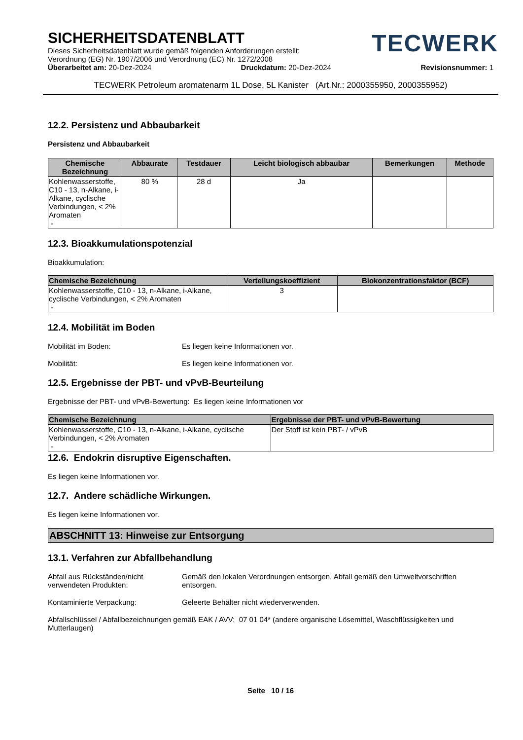SICHERHEITSDATENBLATT
Dieses Sicherheitsdatenblatt wurde gemäß folgenden Anforderungen erstellt:
Verordnung (EG) Nr. 1907/2006 und Verordnung (EC) Nr. 1272/2008
TECWERK
Überarbeitet am: 20-Dez-2024 Druckdatum: 20-Dez-2024 Revisionsnummer: 1
TECWERK Petroleum aromatenarm 1L Dose, 5L Kanister (Art.Nr.: 2000355950, 2000355952)
12.2. Persistenz und Abbaubarkeit
Persistenz und Abbaubarkeit
| Chemische Bezeichnung | Abbaurate | Testdauer | Leicht biologisch abbaubar | Bemerkungen | Methode |
| --- | --- | --- | --- | --- | --- |
| Kohlenwasserstoffe, C10 - 13, n-Alkane, i-Alkane, cyclische Verbindungen, < 2% Aromaten - | 80 % | 28 d | Ja | | |
12.3. Bioakkumulationspotenzial
Bioakkumulation:
| Chemische Bezeichnung | Verteilungskoeffizient | Biokonzentrationsfaktor (BCF) |
| --- | --- | --- |
| Kohlenwasserstoffe, C10 - 13, n-Alkane, i-Alkane, cyclische Verbindungen, < 2% Aromaten - | 3 | |
12.4. Mobilität im Boden
Mobilität im Boden: Es liegen keine Informationen vor.
Mobilität: Es liegen keine Informationen vor.
12.5. Ergebnisse der PBT- und vPvB-Beurteilung
Ergebnisse der PBT- und vPvB-Bewertung: Es liegen keine Informationen vor
| Chemische Bezeichnung | Ergebnisse der PBT- und vPvB-Bewertung |
| --- | --- |
| Kohlenwasserstoffe, C10 - 13, n-Alkane, i-Alkane, cyclische Verbindungen, < 2% Aromaten - | Der Stoff ist kein PBT- / vPvB |
12.6. Endokrin disruptive Eigenschaften.
Es liegen keine Informationen vor.
12.7. Andere schädliche Wirkungen.
Es liegen keine Informationen vor.
ABSCHNITT 13: Hinweise zur Entsorgung
13.1. Verfahren zur Abfallbehandlung
Abfall aus Rückständen/nicht verwendeten Produkten:
Gemäß den lokalen Verordnungen entsorgen. Abfall gemäß den Umweltvorschriften entsorgen.
Kontaminierte Verpackung: Geleerte Behälter nicht wiederverwenden.
Abfallschlüssel / Abfallbezeichnungen gemäß EAK / AVV: 07 01 04* (andere organische Lösemittel, Waschflüssigkeiten und Mutterlaugen)
Seite 10 / 16